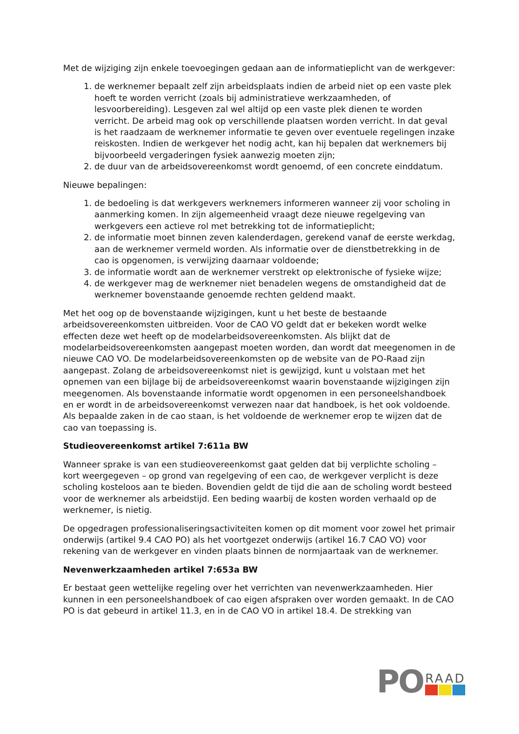Met de wijziging zijn enkele toevoegingen gedaan aan de informatieplicht van de werkgever:
1. de werknemer bepaalt zelf zijn arbeidsplaats indien de arbeid niet op een vaste plek hoeft te worden verricht (zoals bij administratieve werkzaamheden, of lesvoorbereiding). Lesgeven zal wel altijd op een vaste plek dienen te worden verricht. De arbeid mag ook op verschillende plaatsen worden verricht. In dat geval is het raadzaam de werknemer informatie te geven over eventuele regelingen inzake reiskosten. Indien de werkgever het nodig acht, kan hij bepalen dat werknemers bij bijvoorbeeld vergaderingen fysiek aanwezig moeten zijn;
2. de duur van de arbeidsovereenkomst wordt genoemd, of een concrete einddatum.
Nieuwe bepalingen:
1. de bedoeling is dat werkgevers werknemers informeren wanneer zij voor scholing in aanmerking komen. In zijn algemeenheid vraagt deze nieuwe regelgeving van werkgevers een actieve rol met betrekking tot de informatieplicht;
2. de informatie moet binnen zeven kalenderdagen, gerekend vanaf de eerste werkdag, aan de werknemer vermeld worden. Als informatie over de dienstbetrekking in de cao is opgenomen, is verwijzing daarnaar voldoende;
3. de informatie wordt aan de werknemer verstrekt op elektronische of fysieke wijze;
4. de werkgever mag de werknemer niet benadelen wegens de omstandigheid dat de werknemer bovenstaande genoemde rechten geldend maakt.
Met het oog op de bovenstaande wijzigingen, kunt u het beste de bestaande arbeidsovereenkomsten uitbreiden. Voor de CAO VO geldt dat er bekeken wordt welke effecten deze wet heeft op de modelarbeidsovereenkomsten. Als blijkt dat de modelarbeidsovereenkomsten aangepast moeten worden, dan wordt dat meegenomen in de nieuwe CAO VO. De modelarbeidsovereenkomsten op de website van de PO-Raad zijn aangepast. Zolang de arbeidsovereenkomst niet is gewijzigd, kunt u volstaan met het opnemen van een bijlage bij de arbeidsovereenkomst waarin bovenstaande wijzigingen zijn meegenomen. Als bovenstaande informatie wordt opgenomen in een personeelshandboek en er wordt in de arbeidsovereenkomst verwezen naar dat handboek, is het ook voldoende. Als bepaalde zaken in de cao staan, is het voldoende de werknemer erop te wijzen dat de cao van toepassing is.
Studieovereenkomst artikel 7:611a BW
Wanneer sprake is van een studieovereenkomst gaat gelden dat bij verplichte scholing – kort weergegeven – op grond van regelgeving of een cao, de werkgever verplicht is deze scholing kosteloos aan te bieden. Bovendien geldt de tijd die aan de scholing wordt besteed voor de werknemer als arbeidstijd. Een beding waarbij de kosten worden verhaald op de werknemer, is nietig.
De opgedragen professionaliseringsactiviteiten komen op dit moment voor zowel het primair onderwijs (artikel 9.4 CAO PO) als het voortgezet onderwijs (artikel 16.7 CAO VO) voor rekening van de werkgever en vinden plaats binnen de normjaartaak van de werknemer.
Nevenwerkzaamheden artikel 7:653a BW
Er bestaat geen wettelijke regeling over het verrichten van nevenwerkzaamheden. Hier kunnen in een personeelshandboek of cao eigen afspraken over worden gemaakt. In de CAO PO is dat gebeurd in artikel 11.3, en in de CAO VO in artikel 18.4. De strekking van
PO
RAAD